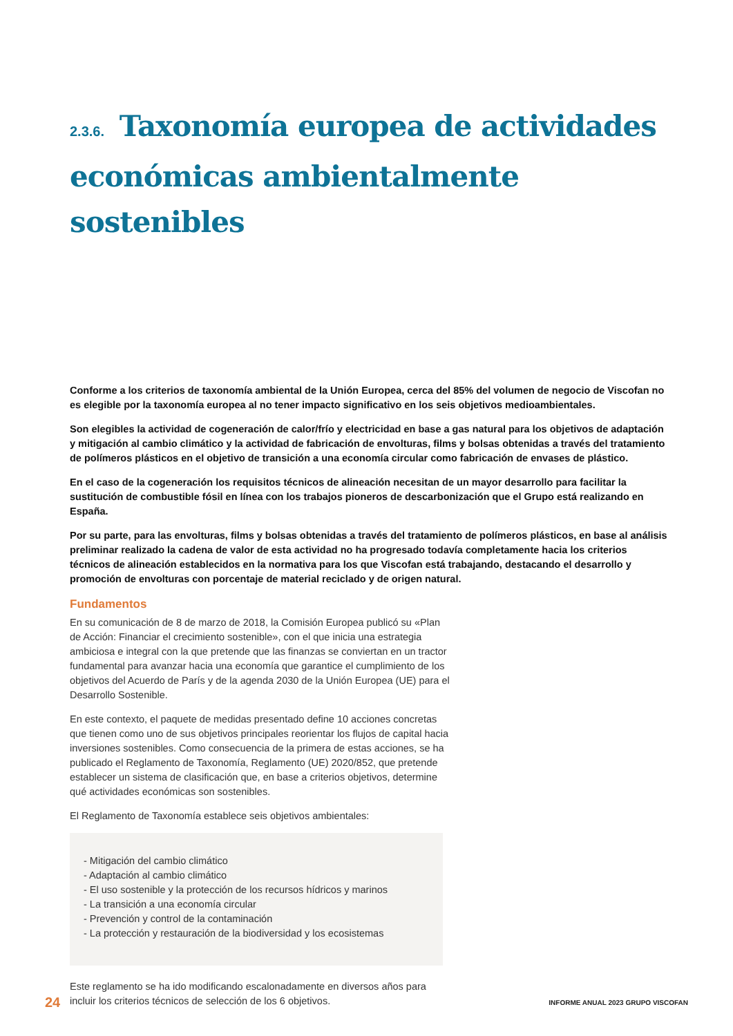2.3.6. Taxonomía europea de actividades económicas ambientalmente sostenibles
Conforme a los criterios de taxonomía ambiental de la Unión Europea, cerca del 85% del volumen de negocio de Viscofan no es elegible por la taxonomía europea al no tener impacto significativo en los seis objetivos medioambientales.
Son elegibles la actividad de cogeneración de calor/frío y electricidad en base a gas natural para los objetivos de adaptación y mitigación al cambio climático y la actividad de fabricación de envolturas, films y bolsas obtenidas a través del tratamiento de polímeros plásticos en el objetivo de transición a una economía circular como fabricación de envases de plástico.
En el caso de la cogeneración los requisitos técnicos de alineación necesitan de un mayor desarrollo para facilitar la sustitución de combustible fósil en línea con los trabajos pioneros de descarbonización que el Grupo está realizando en España.
Por su parte, para las envolturas, films y bolsas obtenidas a través del tratamiento de polímeros plásticos, en base al análisis preliminar realizado la cadena de valor de esta actividad no ha progresado todavía completamente hacia los criterios técnicos de alineación establecidos en la normativa para los que Viscofan está trabajando, destacando el desarrollo y promoción de envolturas con porcentaje de material reciclado y de origen natural.
Fundamentos
En su comunicación de 8 de marzo de 2018, la Comisión Europea publicó su «Plan de Acción: Financiar el crecimiento sostenible», con el que inicia una estrategia ambiciosa e integral con la que pretende que las finanzas se conviertan en un tractor fundamental para avanzar hacia una economía que garantice el cumplimiento de los objetivos del Acuerdo de París y de la agenda 2030 de la Unión Europea (UE) para el Desarrollo Sostenible.
En este contexto, el paquete de medidas presentado define 10 acciones concretas que tienen como uno de sus objetivos principales reorientar los flujos de capital hacia inversiones sostenibles. Como consecuencia de la primera de estas acciones, se ha publicado el Reglamento de Taxonomía, Reglamento (UE) 2020/852, que pretende establecer un sistema de clasificación que, en base a criterios objetivos, determine qué actividades económicas son sostenibles.
El Reglamento de Taxonomía establece seis objetivos ambientales:
- Mitigación del cambio climático
- Adaptación al cambio climático
- El uso sostenible y la protección de los recursos hídricos y marinos
- La transición a una economía circular
- Prevención y control de la contaminación
- La protección y restauración de la biodiversidad y los ecosistemas
Este reglamento se ha ido modificando escalonadamente en diversos años para incluir los criterios técnicos de selección de los 6 objetivos.
24 INFORME ANUAL 2023 GRUPO VISCOFAN